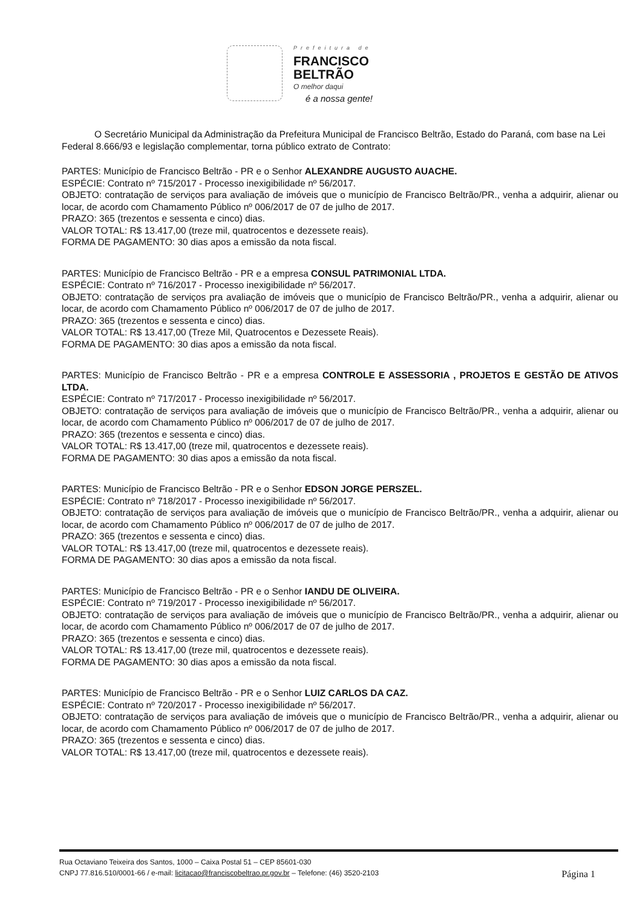Prefeitura de
FRANCISCO
BELTRÃO
O melhor daqui
é a nossa gente!
O Secretário Municipal da Administração da Prefeitura Municipal de Francisco Beltrão, Estado do Paraná, com base na Lei Federal 8.666/93 e legislação complementar, torna público extrato de Contrato:
PARTES: Município de Francisco Beltrão - PR e o Senhor ALEXANDRE AUGUSTO AUACHE.
ESPÉCIE: Contrato nº 715/2017 - Processo inexigibilidade nº 56/2017.
OBJETO: contratação de serviços para avaliação de imóveis que o município de Francisco Beltrão/PR., venha a adquirir, alienar ou locar, de acordo com Chamamento Público nº 006/2017 de 07 de julho de 2017.
PRAZO: 365 (trezentos e sessenta e cinco) dias.
VALOR TOTAL: R$ 13.417,00 (treze mil, quatrocentos e dezessete reais).
FORMA DE PAGAMENTO: 30 dias apos a emissão da nota fiscal.
PARTES: Município de Francisco Beltrão - PR e a empresa CONSUL PATRIMONIAL LTDA.
ESPÉCIE: Contrato nº 716/2017 - Processo inexigibilidade nº 56/2017.
OBJETO: contratação de serviços pra avaliação de imóveis que o município de Francisco Beltrão/PR., venha a adquirir, alienar ou locar, de acordo com Chamamento Público nº 006/2017 de 07 de julho de 2017.
PRAZO: 365 (trezentos e sessenta e cinco) dias.
VALOR TOTAL: R$ 13.417,00 (Treze Mil, Quatrocentos e Dezessete Reais).
FORMA DE PAGAMENTO: 30 dias apos a emissão da nota fiscal.
PARTES: Município de Francisco Beltrão - PR e a empresa CONTROLE E ASSESSORIA , PROJETOS E GESTÃO DE ATIVOS LTDA.
ESPÉCIE: Contrato nº 717/2017 - Processo inexigibilidade nº 56/2017.
OBJETO: contratação de serviços para avaliação de imóveis que o município de Francisco Beltrão/PR., venha a adquirir, alienar ou locar, de acordo com Chamamento Público nº 006/2017 de 07 de julho de 2017.
PRAZO: 365 (trezentos e sessenta e cinco) dias.
VALOR TOTAL: R$ 13.417,00 (treze mil, quatrocentos e dezessete reais).
FORMA DE PAGAMENTO: 30 dias apos a emissão da nota fiscal.
PARTES: Município de Francisco Beltrão - PR e o Senhor EDSON JORGE PERSZEL.
ESPÉCIE: Contrato nº 718/2017 - Processo inexigibilidade nº 56/2017.
OBJETO: contratação de serviços para avaliação de imóveis que o município de Francisco Beltrão/PR., venha a adquirir, alienar ou locar, de acordo com Chamamento Público nº 006/2017 de 07 de julho de 2017.
PRAZO: 365 (trezentos e sessenta e cinco) dias.
VALOR TOTAL: R$ 13.417,00 (treze mil, quatrocentos e dezessete reais).
FORMA DE PAGAMENTO: 30 dias apos a emissão da nota fiscal.
PARTES: Município de Francisco Beltrão - PR e o Senhor IANDU DE OLIVEIRA.
ESPÉCIE: Contrato nº 719/2017 - Processo inexigibilidade nº 56/2017.
OBJETO: contratação de serviços para avaliação de imóveis que o município de Francisco Beltrão/PR., venha a adquirir, alienar ou locar, de acordo com Chamamento Público nº 006/2017 de 07 de julho de 2017.
PRAZO: 365 (trezentos e sessenta e cinco) dias.
VALOR TOTAL: R$ 13.417,00 (treze mil, quatrocentos e dezessete reais).
FORMA DE PAGAMENTO: 30 dias apos a emissão da nota fiscal.
PARTES: Município de Francisco Beltrão - PR e o Senhor LUIZ CARLOS DA CAZ.
ESPÉCIE: Contrato nº 720/2017 - Processo inexigibilidade nº 56/2017.
OBJETO: contratação de serviços para avaliação de imóveis que o município de Francisco Beltrão/PR., venha a adquirir, alienar ou locar, de acordo com Chamamento Público nº 006/2017 de 07 de julho de 2017.
PRAZO: 365 (trezentos e sessenta e cinco) dias.
VALOR TOTAL: R$ 13.417,00 (treze mil, quatrocentos e dezessete reais).
Rua Octaviano Teixeira dos Santos, 1000 – Caixa Postal 51 – CEP 85601-030
CNPJ 77.816.510/0001-66 / e-mail: licitacao@franciscobeltrao.pr.gov.br – Telefone: (46) 3520-2103
Página 1